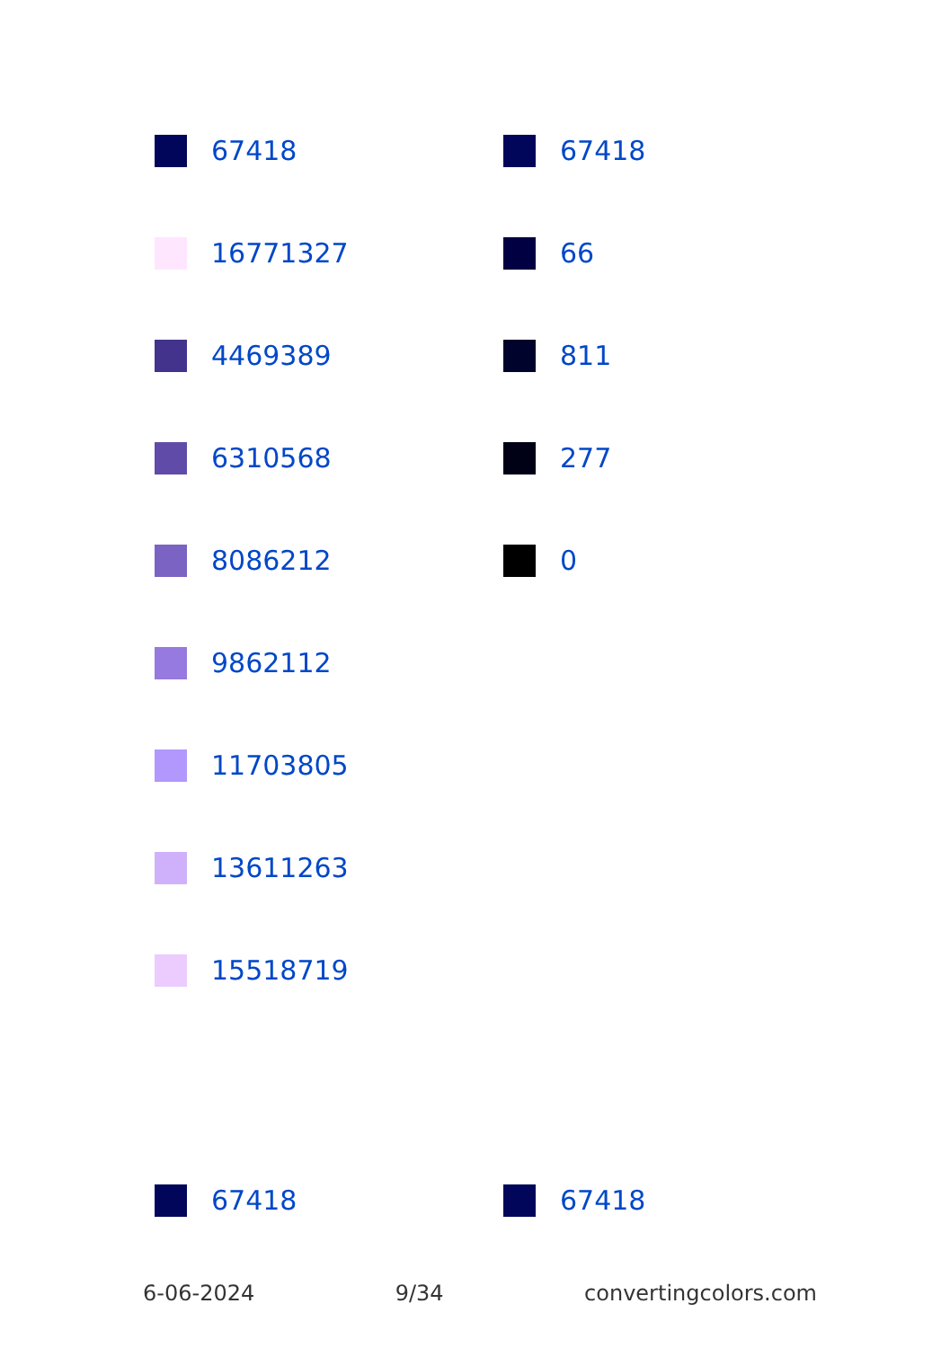67418
16771327
4469389
6310568
8086212
9862112
11703805
13611263
15518719
67418
66
811
277
0
67418 67418
6-06-2024 9/34 convertingcolors.com